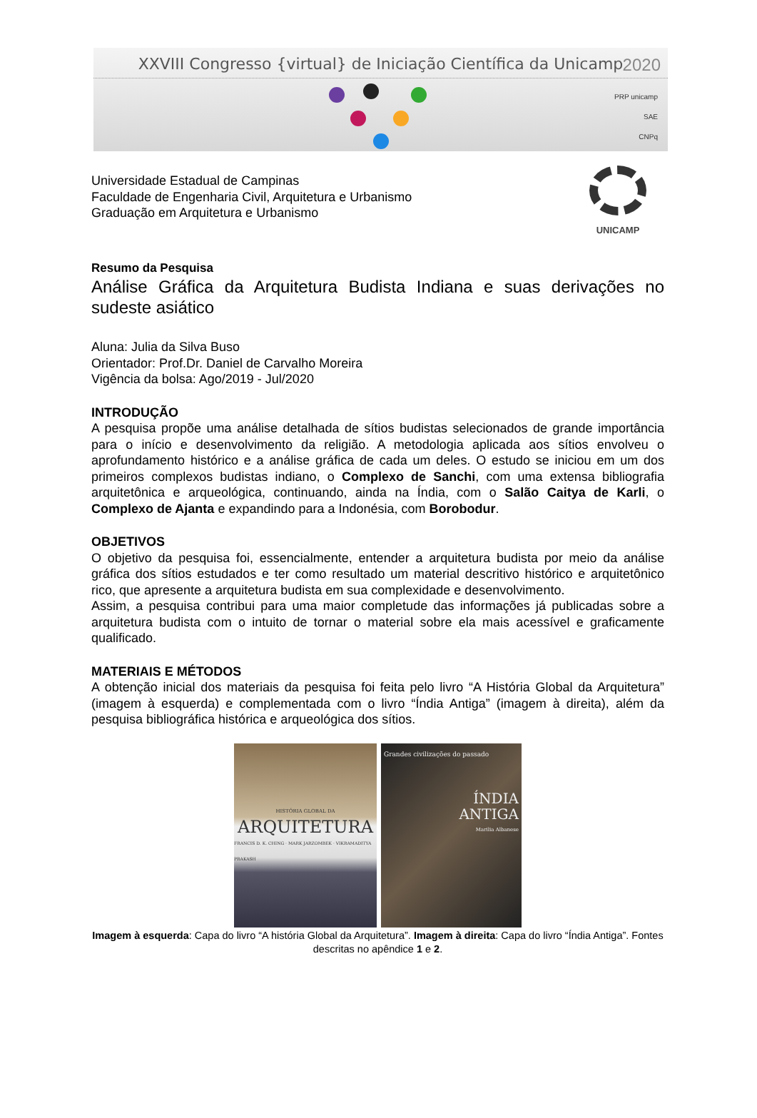XXVIII Congresso {virtual} de Iniciação Científica da Unicamp
2020
PRP unicamp
SAE
CNPq
Universidade Estadual de Campinas
Faculdade de Engenharia Civil, Arquitetura e Urbanismo
Graduação em Arquitetura e Urbanismo
UNICAMP
Resumo da Pesquisa
Análise Gráfica da Arquitetura Budista Indiana e suas derivações no sudeste asiático
Aluna: Julia da Silva Buso
Orientador: Prof.Dr. Daniel de Carvalho Moreira
Vigência da bolsa: Ago/2019 - Jul/2020
INTRODUÇÃO
A pesquisa propõe uma análise detalhada de sítios budistas selecionados de grande importância para o início e desenvolvimento da religião. A metodologia aplicada aos sítios envolveu o aprofundamento histórico e a análise gráfica de cada um deles. O estudo se iniciou em um dos primeiros complexos budistas indiano, o Complexo de Sanchi, com uma extensa bibliografia arquitetônica e arqueológica, continuando, ainda na Índia, com o Salão Caitya de Karli, o Complexo de Ajanta e expandindo para a Indonésia, com Borobodur.
OBJETIVOS
O objetivo da pesquisa foi, essencialmente, entender a arquitetura budista por meio da análise gráfica dos sítios estudados e ter como resultado um material descritivo histórico e arquitetônico rico, que apresente a arquitetura budista em sua complexidade e desenvolvimento.
Assim, a pesquisa contribui para uma maior completude das informações já publicadas sobre a arquitetura budista com o intuito de tornar o material sobre ela mais acessível e graficamente qualificado.
MATERIAIS E MÉTODOS
A obtenção inicial dos materiais da pesquisa foi feita pelo livro “A História Global da Arquitetura” (imagem à esquerda) e complementada com o livro “Índia Antiga” (imagem à direita), além da pesquisa bibliográfica histórica e arqueológica dos sítios.
HISTÓRIA GLOBAL DA
ARQUITETURA
FRANCIS D. K. CHING · MARK JARZOMBEK · VIKRAMADITYA PRAKASH
Grandes civilizações do passado
ÍNDIA
ANTIGA
Marilia Albanese
Imagem à esquerda: Capa do livro “A história Global da Arquitetura”. Imagem à direita: Capa do livro “Índia Antiga”. Fontes descritas no apêndice 1 e 2.